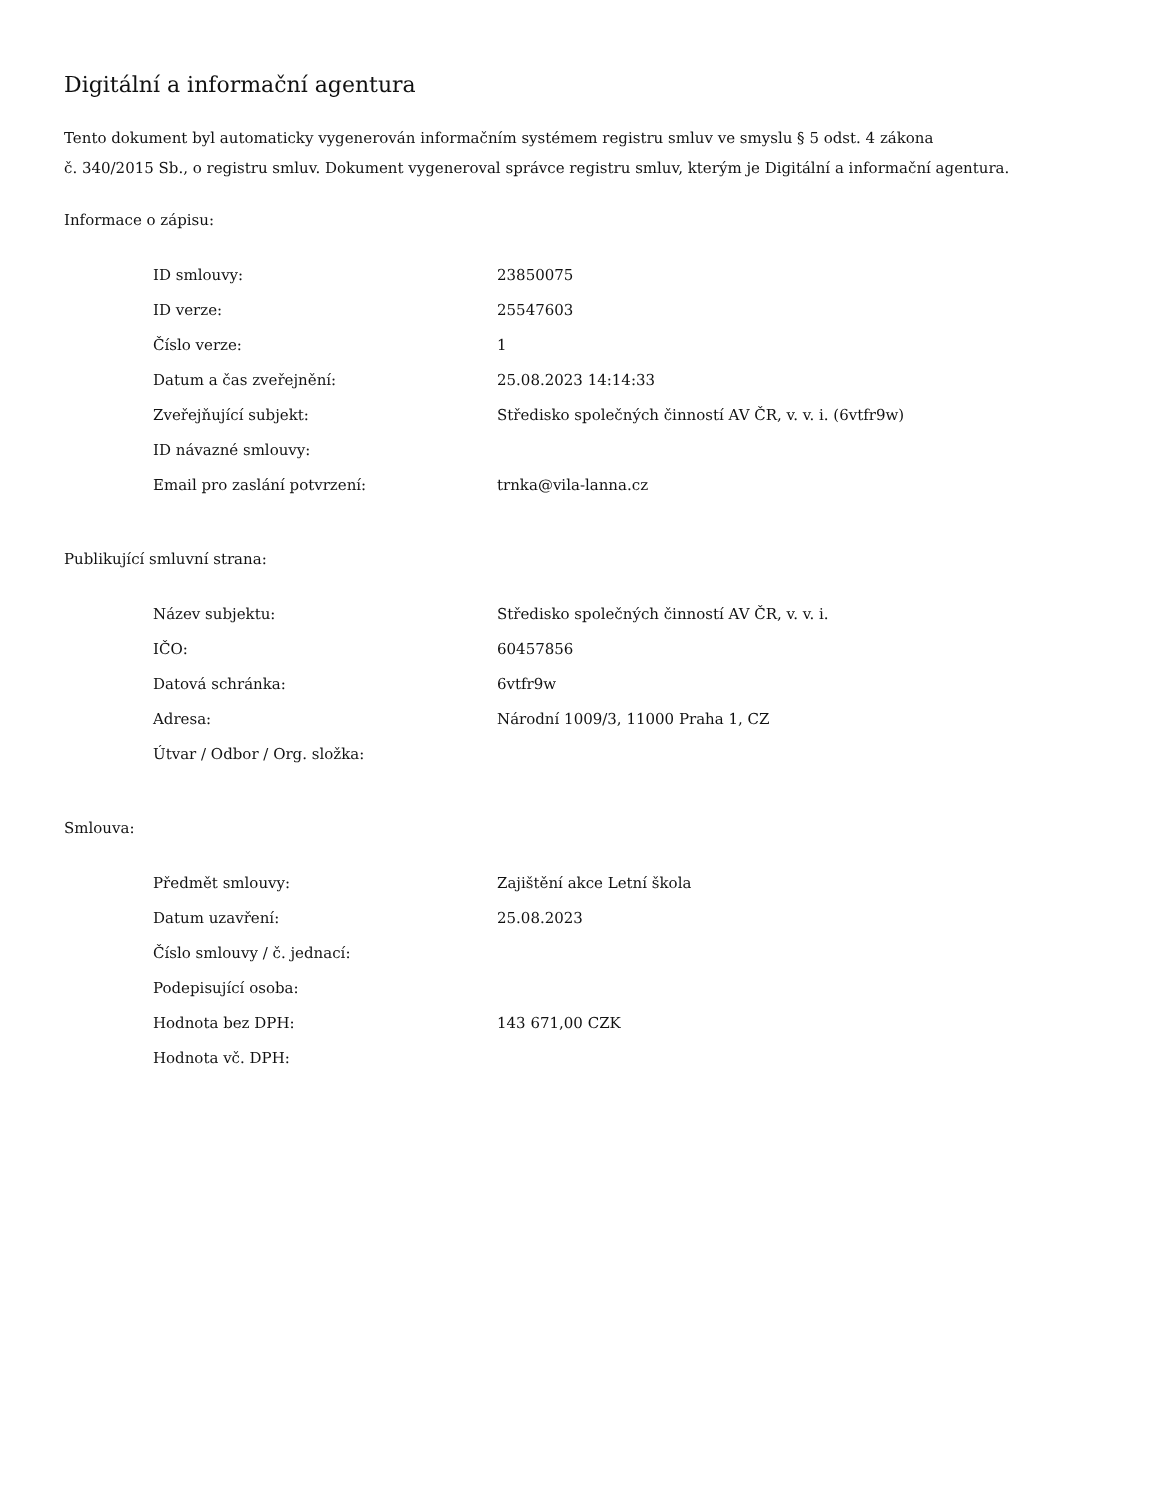Digitální a informační agentura
Tento dokument byl automaticky vygenerován informačním systémem registru smluv ve smyslu § 5 odst. 4 zákona
č. 340/2015 Sb., o registru smluv. Dokument vygeneroval správce registru smluv, kterým je Digitální a informační agentura.
Informace o zápisu:
| ID smlouvy: | 23850075 |
| ID verze: | 25547603 |
| Číslo verze: | 1 |
| Datum a čas zveřejnění: | 25.08.2023 14:14:33 |
| Zveřejňující subjekt: | Středisko společných činností AV ČR, v. v. i. (6vtfr9w) |
| ID návazné smlouvy: | |
| Email pro zaslání potvrzení: | trnka@vila-lanna.cz |
Publikující smluvní strana:
| Název subjektu: | Středisko společných činností AV ČR, v. v. i. |
| IČO: | 60457856 |
| Datová schránka: | 6vtfr9w |
| Adresa: | Národní 1009/3, 11000 Praha 1, CZ |
| Útvar / Odbor / Org. složka: | |
Smlouva:
| Předmět smlouvy: | Zajištění akce Letní škola |
| Datum uzavření: | 25.08.2023 |
| Číslo smlouvy / č. jednací: | |
| Podepisující osoba: | |
| Hodnota bez DPH: | 143 671,00 CZK |
| Hodnota vč. DPH: | |